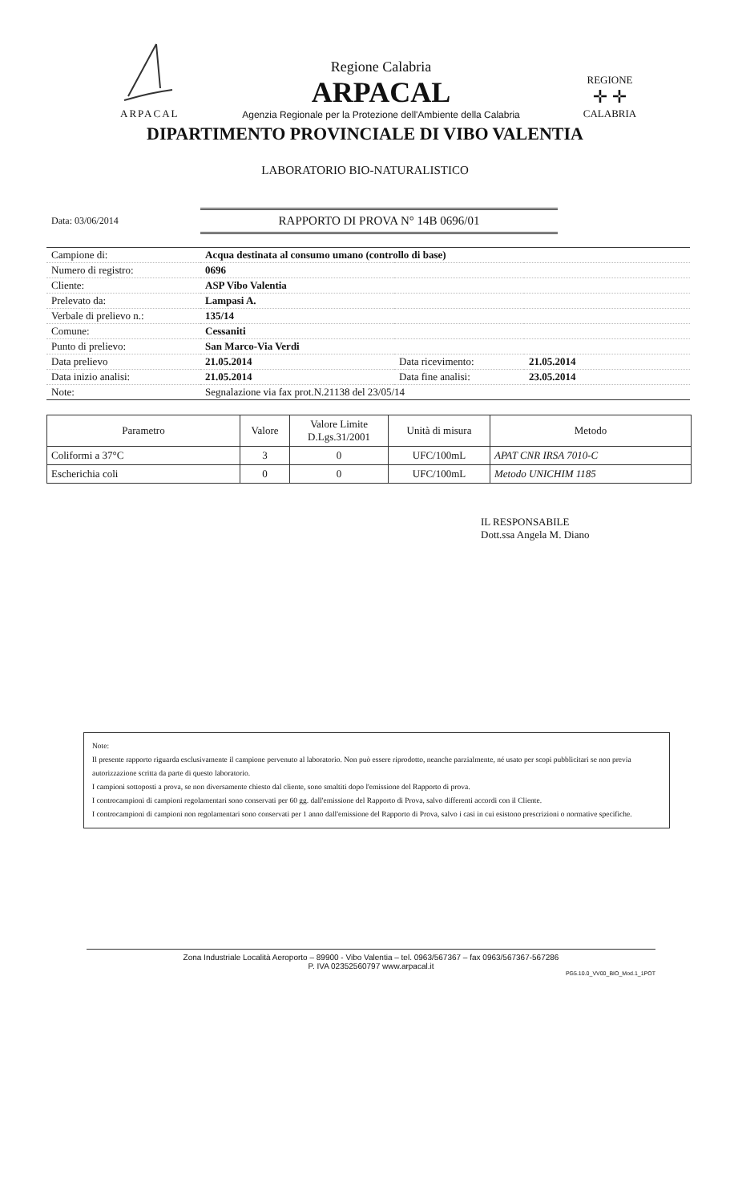ARPACAL
Regione Calabria
ARPACAL
Agenzia Regionale per la Protezione dell'Ambiente della Calabria
REGIONE
✛ ✛
CALABRIA
DIPARTIMENTO PROVINCIALE DI VIBO VALENTIA
LABORATORIO BIO-NATURALISTICO
Data: 03/06/2014
RAPPORTO DI PROVA N° 14B 0696/01
| Campione di: | Acqua destinata al consumo umano (controllo di base) | | |
| Numero di registro: | 0696 | | |
| Cliente: | ASP Vibo Valentia | | |
| Prelevato da: | Lampasi A. | | |
| Verbale di prelievo n.: | 135/14 | | |
| Comune: | Cessaniti | | |
| Punto di prelievo: | San Marco-Via Verdi | | |
| Data prelievo | 21.05.2014 | Data ricevimento: | 21.05.2014 |
| Data inizio analisi: | 21.05.2014 | Data fine analisi: | 23.05.2014 |
| Note: | Segnalazione via fax prot.N.21138 del 23/05/14 | | |
| Parametro | Valore | Valore Limite D.Lgs.31/2001 | Unità di misura | Metodo |
| --- | --- | --- | --- | --- |
| Coliformi a 37°C | 3 | 0 | UFC/100mL | APAT CNR IRSA 7010-C |
| Escherichia coli | 0 | 0 | UFC/100mL | Metodo UNICHIM 1185 |
IL RESPONSABILE
Dott.ssa Angela M. Diano
Note:
Il presente rapporto riguarda esclusivamente il campione pervenuto al laboratorio. Non può essere riprodotto, neanche parzialmente, né usato per scopi pubblicitari se non previa autorizzazione scritta da parte di questo laboratorio.
I campioni sottoposti a prova, se non diversamente chiesto dal cliente, sono smaltiti dopo l'emissione del Rapporto di prova.
I controcampioni di campioni regolamentari sono conservati per 60 gg. dall'emissione del Rapporto di Prova, salvo differenti accordi con il Cliente.
I controcampioni di campioni non regolamentari sono conservati per 1 anno dall'emissione del Rapporto di Prova, salvo i casi in cui esistono prescrizioni o normative specifiche.
Zona Industriale Località Aeroporto – 89900 - Vibo Valentia – tel. 0963/567367 – fax 0963/567367-567286
P. IVA 02352560797 www.arpacal.it
PG5.10.0_VV00_BIO_Mod.1_1POT